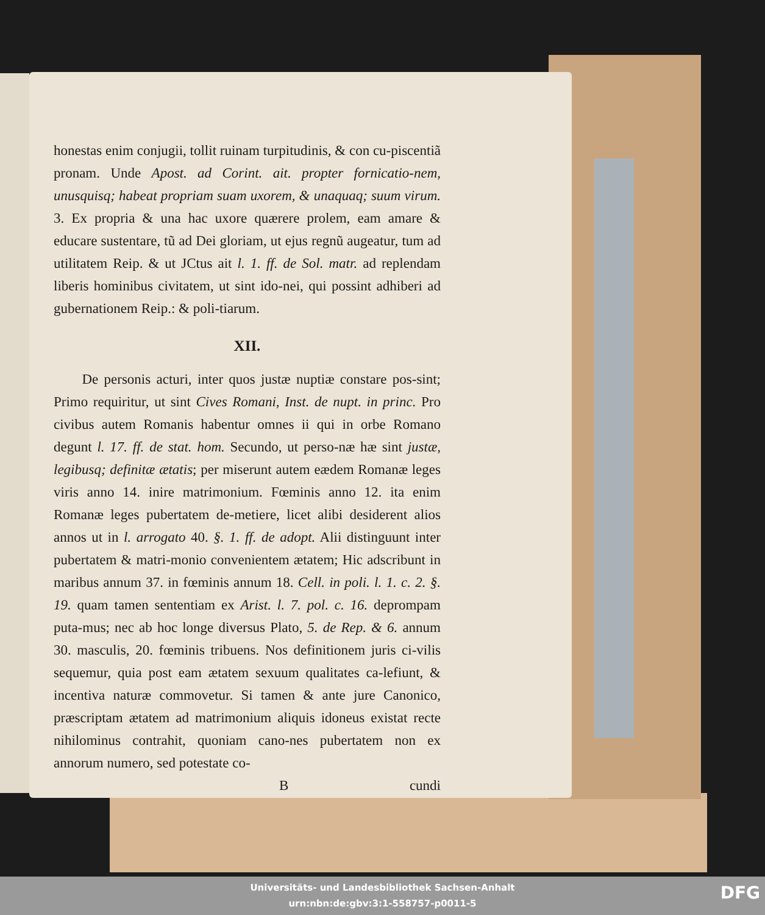honestas enim conjugii, tollit ruinam turpitudinis, & con cu-piscentiã pronam. Unde Apost. ad Corint. ait. propter fornicatio-nem, unusquisq; habeat propriam suam uxorem, & unaquaq; suum virum. 3. Ex propria & una hac uxore quærere prolem, eam amare & educare sustentare, tũ ad Dei gloriam, ut ejus regnũ augeatur, tum ad utilitatem Reip. & ut JCtus ait l. 1. ff. de Sol. matr. ad replendam liberis hominibus civitatem, ut sint ido-nei, qui possint adhiberi ad gubernationem Reip.: & poli-tiarum.
XII.
De personis acturi, inter quos justæ nuptiæ constare pos-sint; Primo requiritur, ut sint Cives Romani, Inst. de nupt. in princ. Pro civibus autem Romanis habentur omnes ii qui in orbe Romano degunt l. 17. ff. de stat. hom. Secundo, ut perso-næ hæ sint justæ, legibusq; definitæ ætatis; per miserunt autem eædem Romanæ leges viris anno 14. inire matrimonium. Fœminis anno 12. ita enim Romanæ leges pubertatem de-metiere, licet alibi desiderent alios annos ut in l. arrogato 40. §. 1. ff. de adopt. Alii distinguunt inter pubertatem & matri-monio convenientem ætatem; Hic adscribunt in maribus annum 37. in fœminis annum 18. Cell. in poli. l. 1. c. 2. §. 19. quam tamen sententiam ex Arist. l. 7. pol. c. 16. deprompam puta-mus; nec ab hoc longe diversus Plato, 5. de Rep. & 6. annum 30. masculis, 20. fœminis tribuens. Nos definitionem juris ci-vilis sequemur, quia post eam ætatem sexuum qualitates ca-lefiunt, & incentiva naturæ commovetur. Si tamen & ante jure Canonico, præscriptam ætatem ad matrimonium aliquis idoneus existat recte nihilominus contrahit, quoniam cano-nes pubertatem non ex annorum numero, sed potestate co-
B cundi
Universitäts- und Landesbibliothek Sachsen-Anhalt
urn:nbn:de:gbv:3:1-558757-p0011-5
DFG